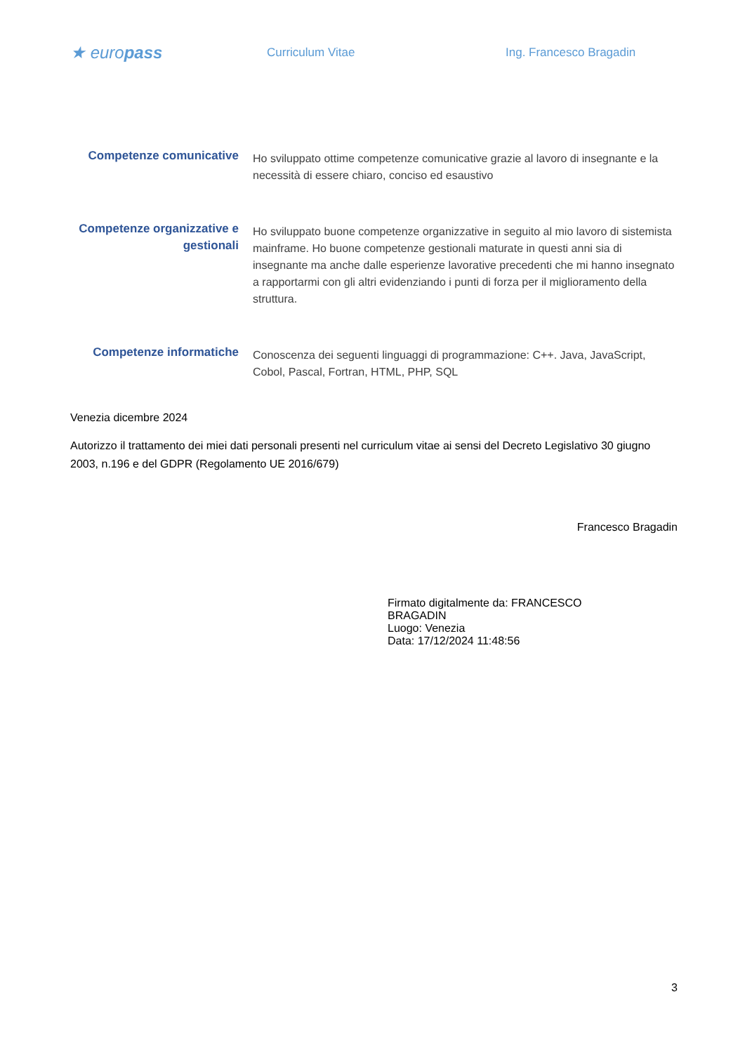★ europass
Curriculum Vitae Ing. Francesco Bragadin
Competenze comunicative
Ho sviluppato ottime competenze comunicative grazie al lavoro di insegnante e la necessità di essere chiaro, conciso ed esaustivo
Competenze organizzative e gestionali
Ho sviluppato buone competenze organizzative in seguito al mio lavoro di sistemista mainframe. Ho buone competenze gestionali maturate in questi anni sia di insegnante ma anche dalle esperienze lavorative precedenti che mi hanno insegnato a rapportarmi con gli altri evidenziando i punti di forza per il miglioramento della struttura.
Competenze informatiche
Conoscenza dei seguenti linguaggi di programmazione: C++. Java, JavaScript, Cobol, Pascal, Fortran, HTML, PHP, SQL
Venezia dicembre 2024
Autorizzo il trattamento dei miei dati personali presenti nel curriculum vitae ai sensi del Decreto Legislativo 30 giugno 2003, n.196 e del GDPR (Regolamento UE 2016/679)
Francesco Bragadin
Firmato digitalmente da: FRANCESCO BRAGADIN
Luogo: Venezia
Data: 17/12/2024 11:48:56
3